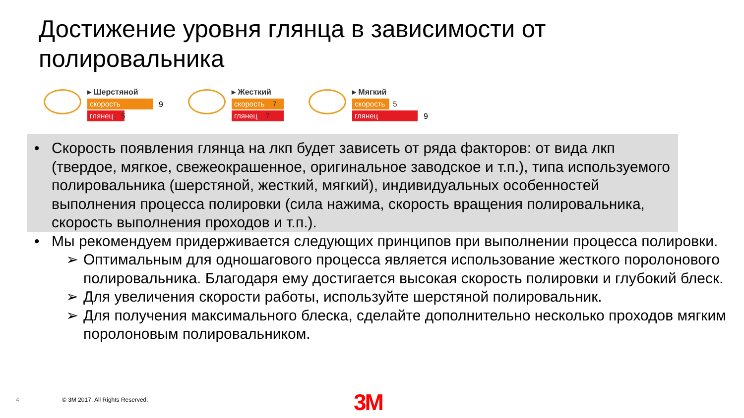Достижение уровня глянца в зависимости от полировальника
▸ Шерстяной
скорость
глянец 5
9
▸ Жесткий
скорость 7
глянец 7
▸ Мягкий
скорость 5
глянец
9
• Скорость появления глянца на лкп будет зависеть от ряда факторов: от вида лкп (твердое, мягкое, свежеокрашенное, оригинальное заводское и т.п.), типа используемого полировальника (шерстяной, жесткий, мягкий), индивидуальных особенностей выполнения процесса полировки (сила нажима, скорость вращения полировальника, скорость выполнения проходов и т.п.).
• Мы рекомендуем придерживается следующих принципов при выполнении процесса полировки.
➢ Оптимальным для одношагового процесса является использование жесткого поролонового полировальника. Благодаря ему достигается высокая скорость полировки и глубокий блеск.
➢ Для увеличения скорости работы, используйте шерстяной полировальник.
➢ Для получения максимального блеска, сделайте дополнительно несколько проходов мягким поролоновым полировальником.
4
© 3M 2017. All Rights Reserved.
3M